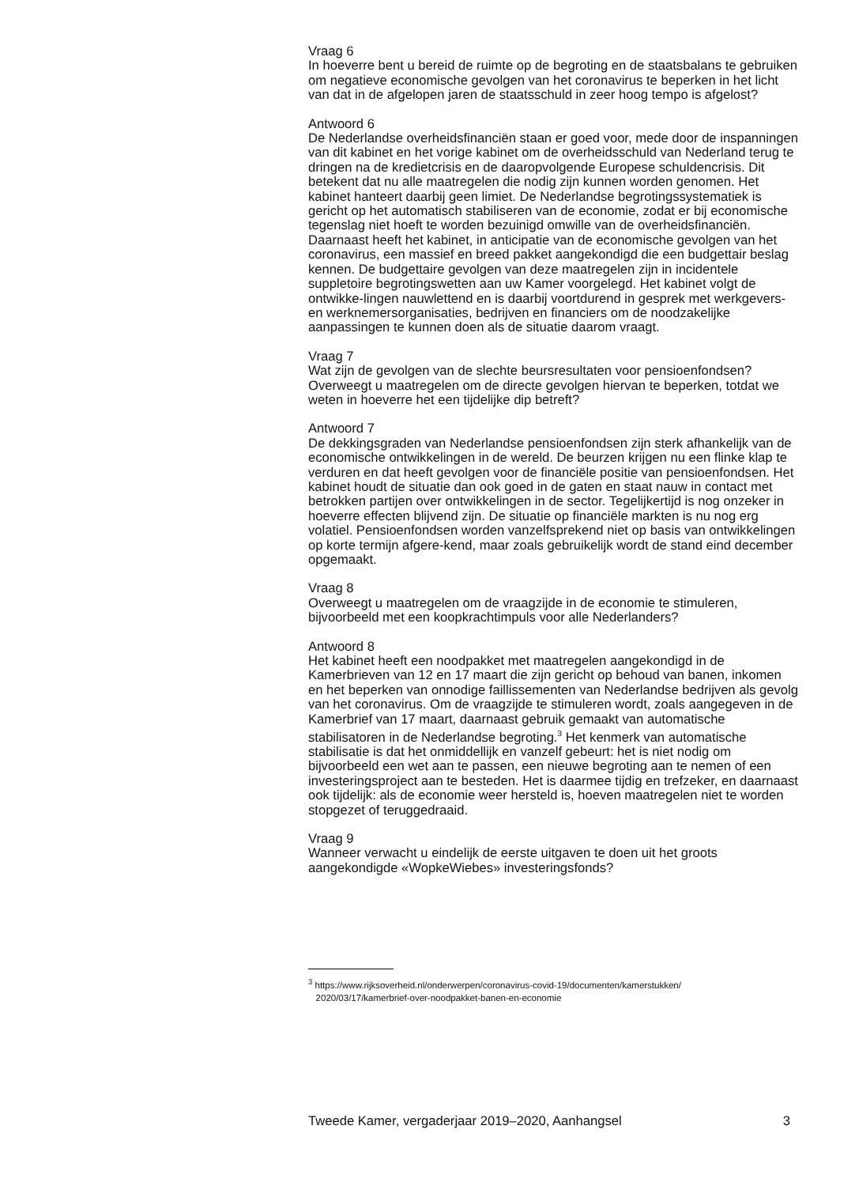Vraag 6
In hoeverre bent u bereid de ruimte op de begroting en de staatsbalans te gebruiken om negatieve economische gevolgen van het coronavirus te beperken in het licht van dat in de afgelopen jaren de staatsschuld in zeer hoog tempo is afgelost?
Antwoord 6
De Nederlandse overheidsfinanciën staan er goed voor, mede door de inspanningen van dit kabinet en het vorige kabinet om de overheidsschuld van Nederland terug te dringen na de kredietcrisis en de daaropvolgende Europese schuldencrisis. Dit betekent dat nu alle maatregelen die nodig zijn kunnen worden genomen. Het kabinet hanteert daarbij geen limiet. De Nederlandse begrotingssystematiek is gericht op het automatisch stabiliseren van de economie, zodat er bij economische tegenslag niet hoeft te worden bezuinigd omwille van de overheidsfinanciën. Daarnaast heeft het kabinet, in anticipatie van de economische gevolgen van het coronavirus, een massief en breed pakket aangekondigd die een budgettair beslag kennen. De budgettaire gevolgen van deze maatregelen zijn in incidentele suppletoire begrotingswetten aan uw Kamer voorgelegd. Het kabinet volgt de ontwikke-lingen nauwlettend en is daarbij voortdurend in gesprek met werkgevers- en werknemersorganisaties, bedrijven en financiers om de noodzakelijke aanpassingen te kunnen doen als de situatie daarom vraagt.
Vraag 7
Wat zijn de gevolgen van de slechte beursresultaten voor pensioenfondsen? Overweegt u maatregelen om de directe gevolgen hiervan te beperken, totdat we weten in hoeverre het een tijdelijke dip betreft?
Antwoord 7
De dekkingsgraden van Nederlandse pensioenfondsen zijn sterk afhankelijk van de economische ontwikkelingen in de wereld. De beurzen krijgen nu een flinke klap te verduren en dat heeft gevolgen voor de financiële positie van pensioenfondsen. Het kabinet houdt de situatie dan ook goed in de gaten en staat nauw in contact met betrokken partijen over ontwikkelingen in de sector. Tegelijkertijd is nog onzeker in hoeverre effecten blijvend zijn. De situatie op financiële markten is nu nog erg volatiel. Pensioenfondsen worden vanzelfsprekend niet op basis van ontwikkelingen op korte termijn afgere-kend, maar zoals gebruikelijk wordt de stand eind december opgemaakt.
Vraag 8
Overweegt u maatregelen om de vraagzijde in de economie te stimuleren, bijvoorbeeld met een koopkrachtimpuls voor alle Nederlanders?
Antwoord 8
Het kabinet heeft een noodpakket met maatregelen aangekondigd in de Kamerbrieven van 12 en 17 maart die zijn gericht op behoud van banen, inkomen en het beperken van onnodige faillissementen van Nederlandse bedrijven als gevolg van het coronavirus. Om de vraagzijde te stimuleren wordt, zoals aangegeven in de Kamerbrief van 17 maart, daarnaast gebruik gemaakt van automatische stabilisatoren in de Nederlandse begroting.<sup>3</sup> Het kenmerk van automatische stabilisatie is dat het onmiddellijk en vanzelf gebeurt: het is niet nodig om bijvoorbeeld een wet aan te passen, een nieuwe begroting aan te nemen of een investeringsproject aan te besteden. Het is daarmee tijdig en trefzeker, en daarnaast ook tijdelijk: als de economie weer hersteld is, hoeven maatregelen niet te worden stopgezet of teruggedraaid.
Vraag 9
Wanneer verwacht u eindelijk de eerste uitgaven te doen uit het groots aangekondigde «WopkeWiebes» investeringsfonds?
<sup>3</sup> https://www.rijksoverheid.nl/onderwerpen/coronavirus-covid-19/documenten/kamerstukken/
2020/03/17/kamerbrief-over-noodpakket-banen-en-economie
Tweede Kamer, vergaderjaar 2019–2020, Aanhangsel 3